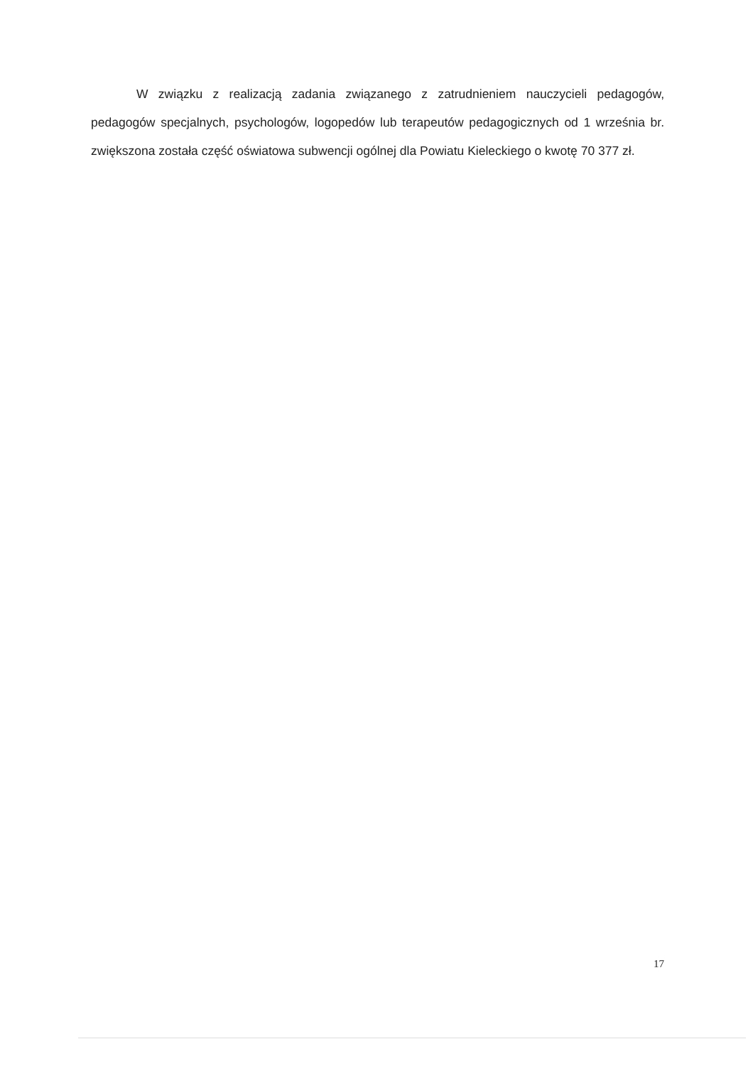W związku z realizacją zadania związanego z zatrudnieniem nauczycieli pedagogów, pedagogów specjalnych, psychologów, logopedów lub terapeutów pedagogicznych od 1 września br. zwiększona została część oświatowa subwencji ogólnej dla Powiatu Kieleckiego o kwotę 70 377 zł.
17